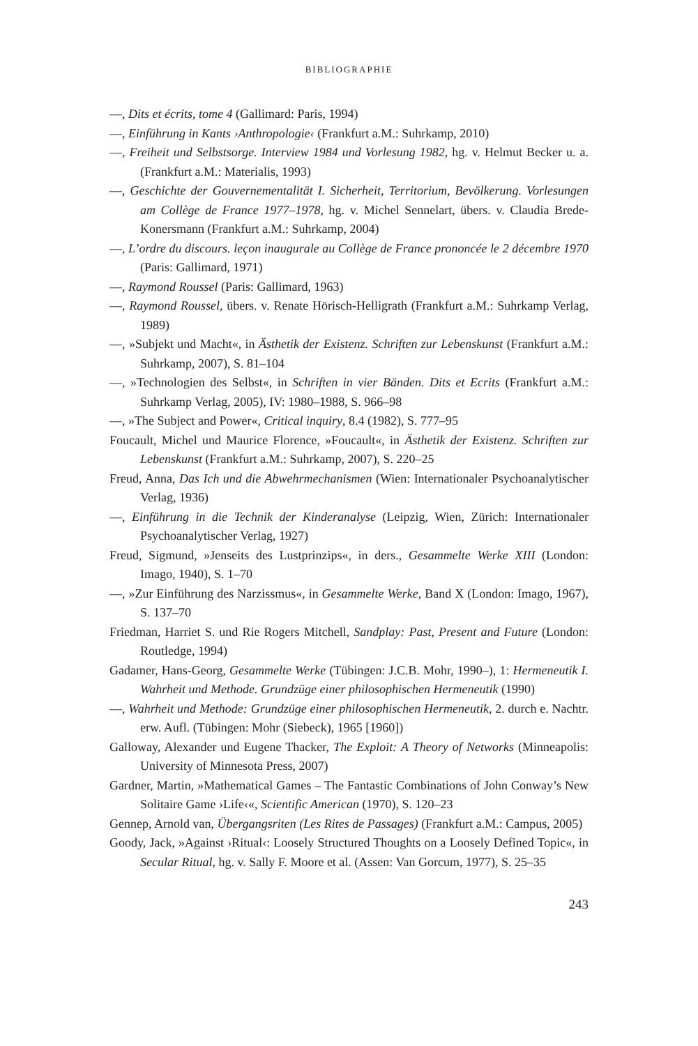BIBLIOGRAPHIE
—, Dits et écrits, tome 4 (Gallimard: Paris, 1994)
—, Einführung in Kants ›Anthropologie‹ (Frankfurt a.M.: Suhrkamp, 2010)
—, Freiheit und Selbstsorge. Interview 1984 und Vorlesung 1982, hg. v. Helmut Becker u. a. (Frankfurt a.M.: Materialis, 1993)
—, Geschichte der Gouvernementalität I. Sicherheit, Territorium, Bevölkerung. Vorlesungen am Collège de France 1977–1978, hg. v. Michel Sennelart, übers. v. Claudia Brede-Konersmann (Frankfurt a.M.: Suhrkamp, 2004)
—, L’ordre du discours. leçon inaugurale au Collège de France prononcée le 2 décembre 1970 (Paris: Gallimard, 1971)
—, Raymond Roussel (Paris: Gallimard, 1963)
—, Raymond Roussel, übers. v. Renate Hörisch-Helligrath (Frankfurt a.M.: Suhrkamp Verlag, 1989)
—, »Subjekt und Macht«, in Ästhetik der Existenz. Schriften zur Lebenskunst (Frankfurt a.M.: Suhrkamp, 2007), S. 81–104
—, »Technologien des Selbst«, in Schriften in vier Bänden. Dits et Ecrits (Frankfurt a.M.: Suhrkamp Verlag, 2005), IV: 1980–1988, S. 966–98
—, »The Subject and Power«, Critical inquiry, 8.4 (1982), S. 777–95
Foucault, Michel und Maurice Florence, »Foucault«, in Ästhetik der Existenz. Schriften zur Lebenskunst (Frankfurt a.M.: Suhrkamp, 2007), S. 220–25
Freud, Anna, Das Ich und die Abwehrmechanismen (Wien: Internationaler Psychoanalytischer Verlag, 1936)
—, Einführung in die Technik der Kinderanalyse (Leipzig, Wien, Zürich: Internationaler Psychoanalytischer Verlag, 1927)
Freud, Sigmund, »Jenseits des Lustprinzips«, in ders., Gesammelte Werke XIII (London: Imago, 1940), S. 1–70
—, »Zur Einführung des Narzissmus«, in Gesammelte Werke, Band X (London: Imago, 1967), S. 137–70
Friedman, Harriet S. und Rie Rogers Mitchell, Sandplay: Past, Present and Future (London: Routledge, 1994)
Gadamer, Hans-Georg, Gesammelte Werke (Tübingen: J.C.B. Mohr, 1990–), 1: Hermeneutik I. Wahrheit und Methode. Grundzüge einer philosophischen Hermeneutik (1990)
—, Wahrheit und Methode: Grundzüge einer philosophischen Hermeneutik, 2. durch e. Nachtr. erw. Aufl. (Tübingen: Mohr (Siebeck), 1965 [1960])
Galloway, Alexander und Eugene Thacker, The Exploit: A Theory of Networks (Minneapolis: University of Minnesota Press, 2007)
Gardner, Martin, »Mathematical Games – The Fantastic Combinations of John Conway’s New Solitaire Game ›Life‹«, Scientific American (1970), S. 120–23
Gennep, Arnold van, Übergangsriten (Les Rites de Passages) (Frankfurt a.M.: Campus, 2005)
Goody, Jack, »Against ›Ritual‹: Loosely Structured Thoughts on a Loosely Defined Topic«, in Secular Ritual, hg. v. Sally F. Moore et al. (Assen: Van Gorcum, 1977), S. 25–35
243